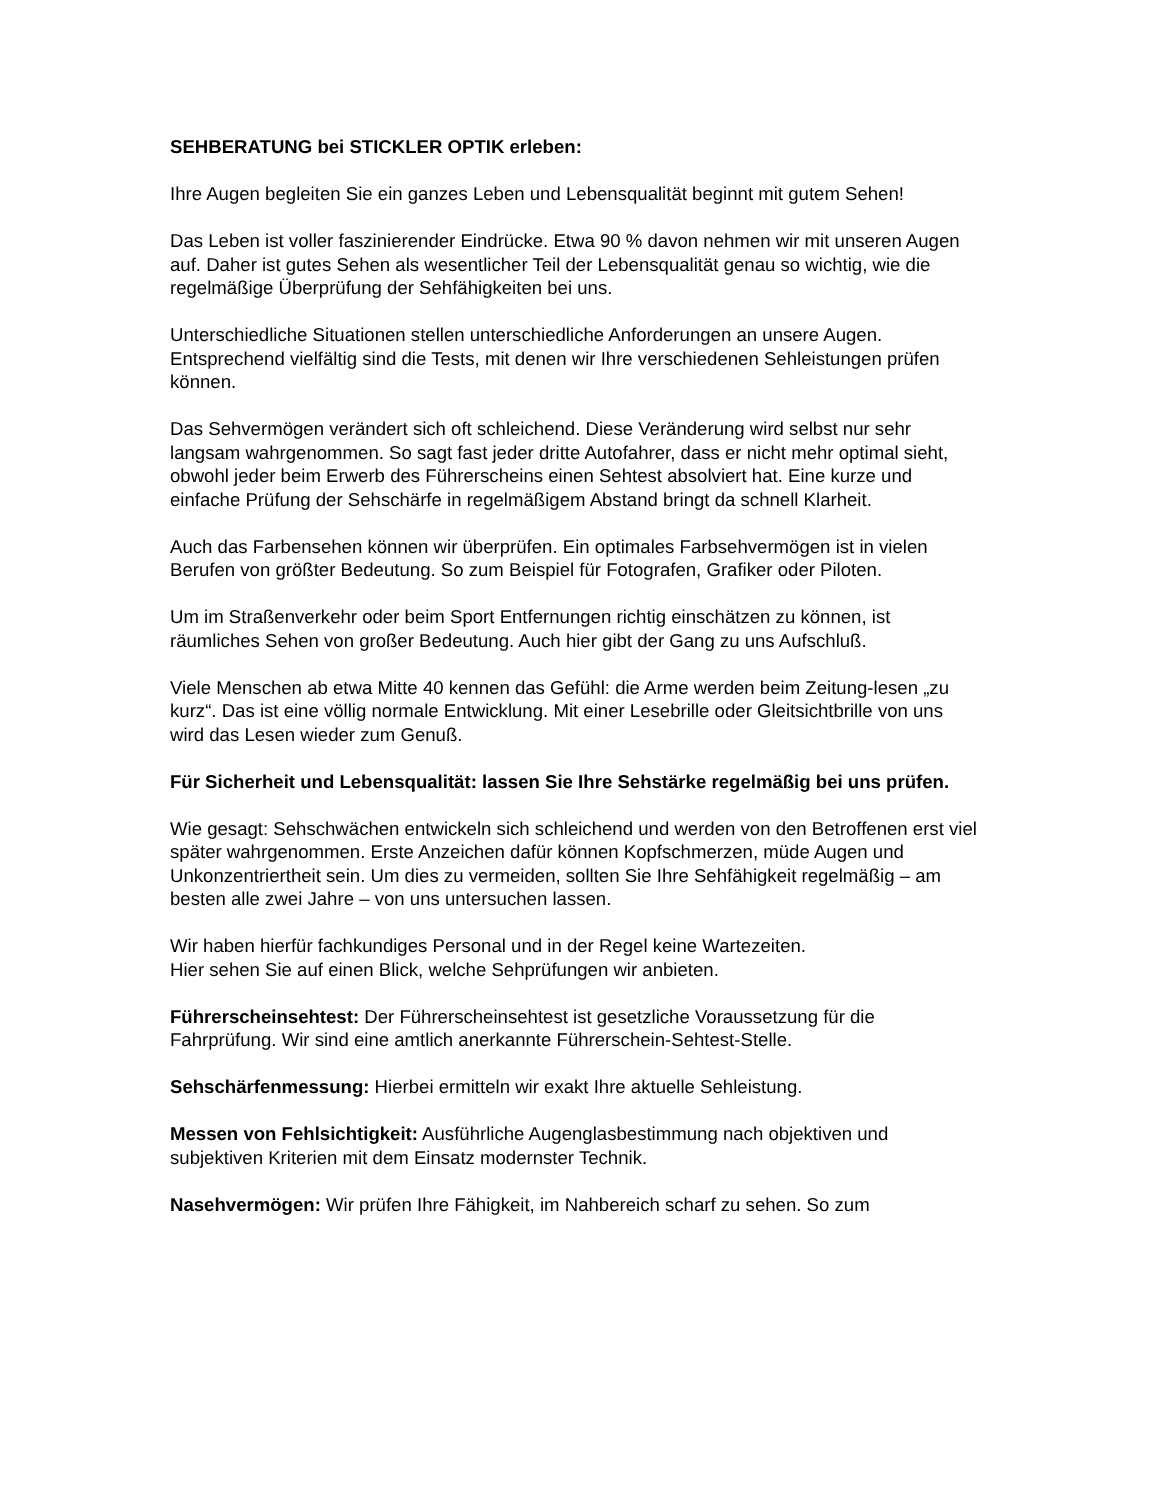SEHBERATUNG bei STICKLER OPTIK erleben:
Ihre Augen begleiten Sie ein ganzes Leben und Lebensqualität beginnt mit gutem Sehen!
Das Leben ist voller faszinierender Eindrücke. Etwa 90 % davon nehmen wir mit unseren Augen auf. Daher ist gutes Sehen als wesentlicher Teil der Lebensqualität genau so wichtig, wie die regelmäßige Überprüfung der Sehfähigkeiten bei uns.
Unterschiedliche Situationen stellen unterschiedliche Anforderungen an unsere Augen. Entsprechend vielfältig sind die Tests, mit denen wir Ihre verschiedenen Sehleistungen prüfen können.
Das Sehvermögen verändert sich oft schleichend. Diese Veränderung wird selbst nur sehr langsam wahrgenommen. So sagt fast jeder dritte Autofahrer, dass er nicht mehr optimal sieht, obwohl jeder beim Erwerb des Führerscheins einen Sehtest absolviert hat. Eine kurze und einfache Prüfung der Sehschärfe in regelmäßigem Abstand bringt da schnell Klarheit.
Auch das Farbensehen können wir überprüfen. Ein optimales Farbsehvermögen ist in vielen Berufen von größter Bedeutung. So zum Beispiel für Fotografen, Grafiker oder Piloten.
Um im Straßenverkehr oder beim Sport Entfernungen richtig einschätzen zu können, ist räumliches Sehen von großer Bedeutung. Auch hier gibt der Gang zu uns Aufschluß.
Viele Menschen ab etwa Mitte 40 kennen das Gefühl: die Arme werden beim Zeitung-lesen „zu kurz“. Das ist eine völlig normale Entwicklung. Mit einer Lesebrille oder Gleitsichtbrille von uns wird das Lesen wieder zum Genuß.
Für Sicherheit und Lebensqualität: lassen Sie Ihre Sehstärke regelmäßig bei uns prüfen.
Wie gesagt: Sehschwächen entwickeln sich schleichend und werden von den Betroffenen erst viel später wahrgenommen. Erste Anzeichen dafür können Kopfschmerzen, müde Augen und Unkonzentriertheit sein. Um dies zu vermeiden, sollten Sie Ihre Sehfähigkeit regelmäßig – am besten alle zwei Jahre – von uns untersuchen lassen.
Wir haben hierfür fachkundiges Personal und in der Regel keine Wartezeiten.
Hier sehen Sie auf einen Blick, welche Sehprüfungen wir anbieten.
Führerscheinsehtest: Der Führerscheinsehtest ist gesetzliche Voraussetzung für die Fahrprüfung. Wir sind eine amtlich anerkannte Führerschein-Sehtest-Stelle.
Sehschärfenmessung: Hierbei ermitteln wir exakt Ihre aktuelle Sehleistung.
Messen von Fehlsichtigkeit: Ausführliche Augenglasbestimmung nach objektiven und subjektiven Kriterien mit dem Einsatz modernster Technik.
Nasehvermögen: Wir prüfen Ihre Fähigkeit, im Nahbereich scharf zu sehen. So zum